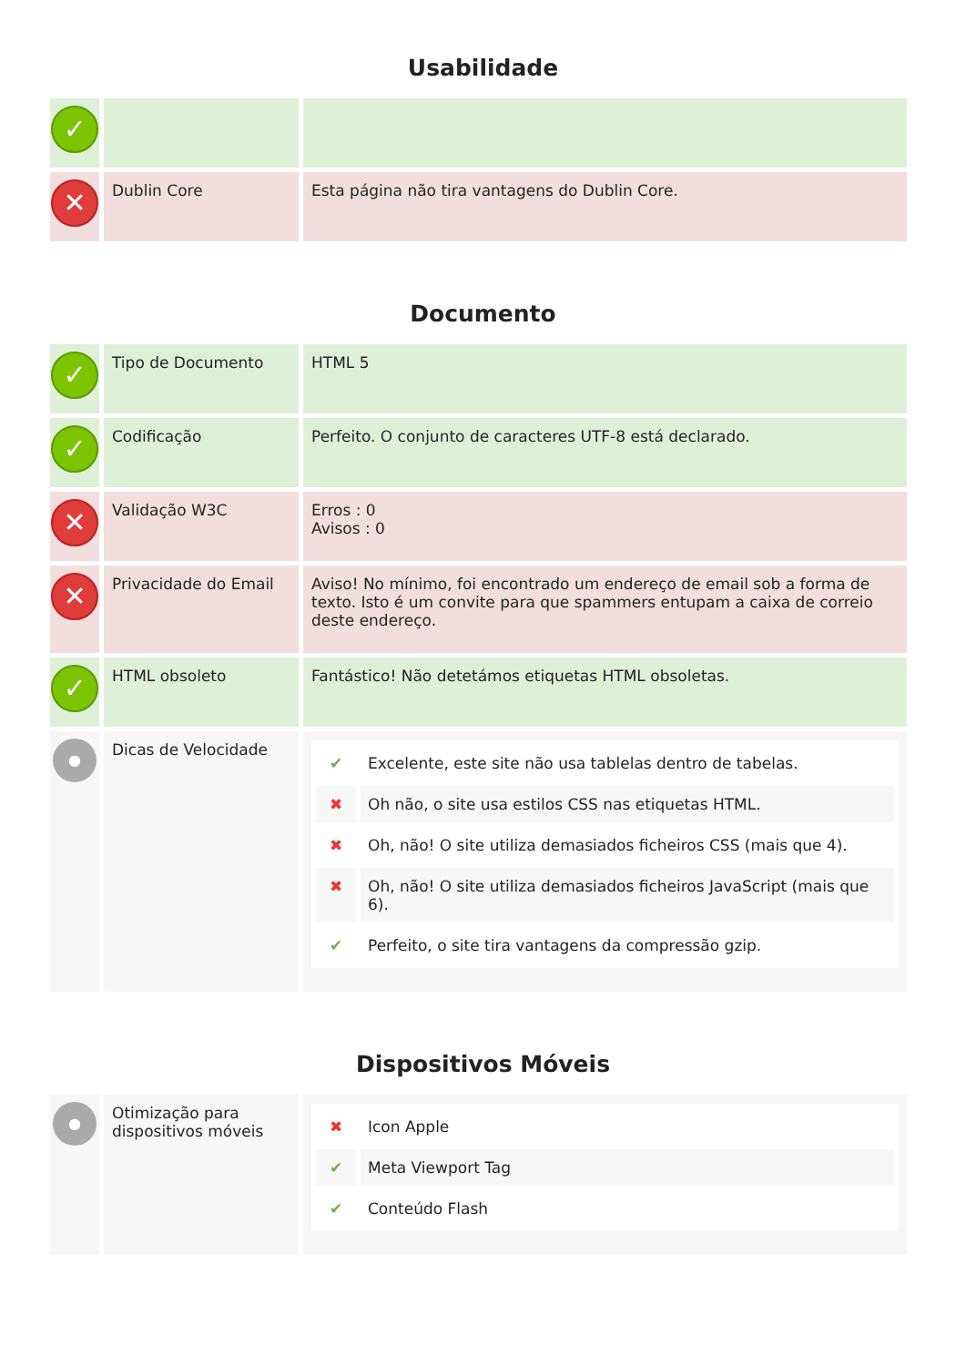Usabilidade
| ✓ | | |
| ✕ | Dublin Core | Esta página não tira vantagens do Dublin Core. |
Documento
| ✓ | Tipo de Documento | HTML 5 |
| ✓ | Codificação | Perfeito. O conjunto de caracteres UTF-8 está declarado. |
| ✕ | Validação W3C | Erros : 0 Avisos : 0 |
| ✕ | Privacidade do Email | Aviso! No mínimo, foi encontrado um endereço de email sob a forma de texto. Isto é um convite para que spammers entupam a caixa de correio deste endereço. |
| ✓ | HTML obsoleto | Fantástico! Não detetámos etiquetas HTML obsoletas. |
| ● | Dicas de Velocidade | / ✔ / Excelente, este site não usa tablelas dentro de tabelas. / / ✖ / Oh não, o site usa estilos CSS nas etiquetas HTML. / / ✖ / Oh, não! O site utiliza demasiados ficheiros CSS (mais que 4). / / ✖ / Oh, não! O site utiliza demasiados ficheiros JavaScript (mais que 6). / / ✔ / Perfeito, o site tira vantagens da compressão gzip. / |
Dispositivos Móveis
| ● | Otimização para dispositivos móveis | / ✖ / Icon Apple / / ✔ / Meta Viewport Tag / / ✔ / Conteúdo Flash / |